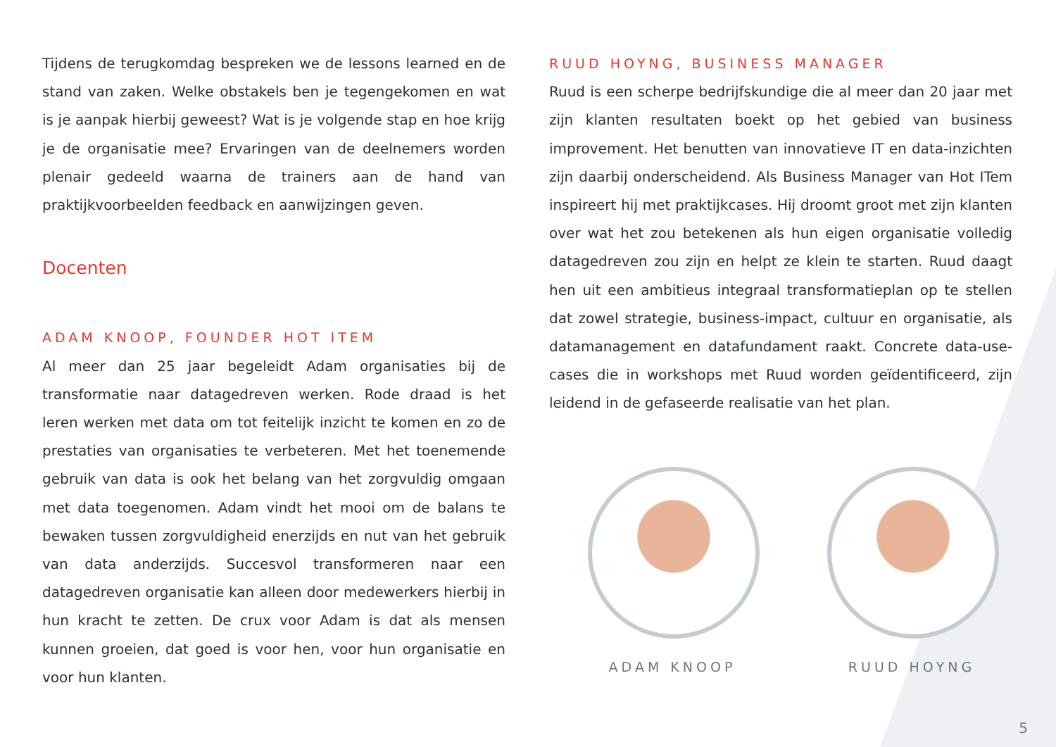Tijdens de terugkomdag bespreken we de lessons learned en de stand van zaken. Welke obstakels ben je tegengekomen en wat is je aanpak hierbij geweest? Wat is je volgende stap en hoe krijg je de organisatie mee? Ervaringen van de deelnemers worden plenair gedeeld waarna de trainers aan de hand van praktijkvoorbeelden feedback en aanwijzingen geven.
Docenten
ADAM KNOOP, FOUNDER HOT ITEM
Al meer dan 25 jaar begeleidt Adam organisaties bij de transformatie naar datagedreven werken. Rode draad is het leren werken met data om tot feitelijk inzicht te komen en zo de prestaties van organisaties te verbeteren. Met het toenemende gebruik van data is ook het belang van het zorgvuldig omgaan met data toegenomen. Adam vindt het mooi om de balans te bewaken tussen zorgvuldigheid enerzijds en nut van het gebruik van data anderzijds. Succesvol transformeren naar een datagedreven organisatie kan alleen door medewerkers hierbij in hun kracht te zetten. De crux voor Adam is dat als mensen kunnen groeien, dat goed is voor hen, voor hun organisatie en voor hun klanten.
RUUD HOYNG, BUSINESS MANAGER
Ruud is een scherpe bedrijfskundige die al meer dan 20 jaar met zijn klanten resultaten boekt op het gebied van business improvement. Het benutten van innovatieve IT en data-inzichten zijn daarbij onderscheidend. Als Business Manager van Hot ITem inspireert hij met praktijkcases. Hij droomt groot met zijn klanten over wat het zou betekenen als hun eigen organisatie volledig datagedreven zou zijn en helpt ze klein te starten. Ruud daagt hen uit een ambitieus integraal transformatieplan op te stellen dat zowel strategie, business-impact, cultuur en organisatie, als datamanagement en datafundament raakt. Concrete data-use-cases die in workshops met Ruud worden geïdentificeerd, zijn leidend in de gefaseerde realisatie van het plan.
ADAM KNOOP RUUD HOYNG
5